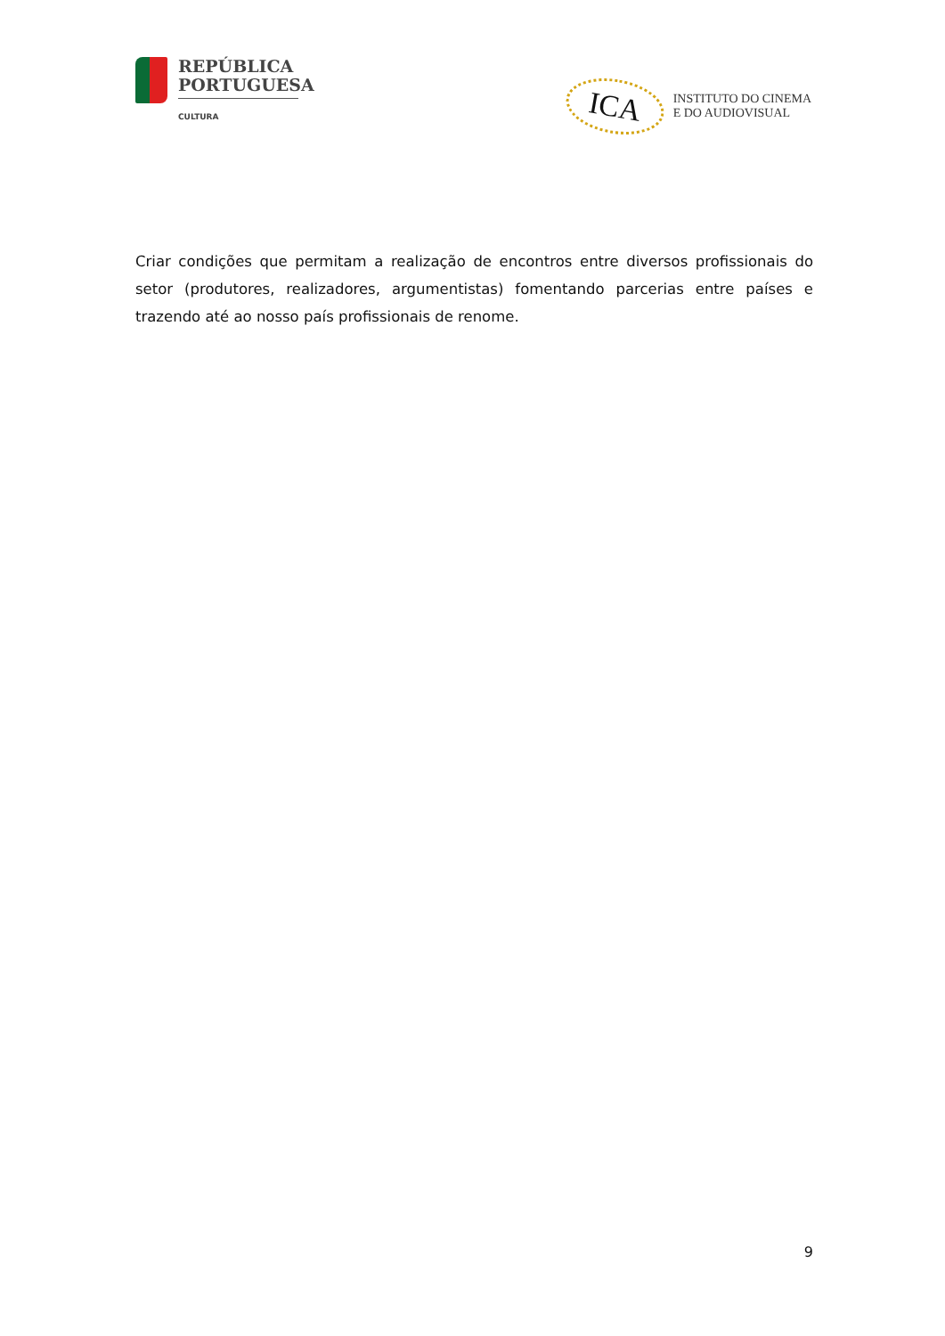REPÚBLICA
PORTUGUESA
CULTURA
ICA
INSTITUTO DO CINEMA
E DO AUDIOVISUAL
Criar condições que permitam a realização de encontros entre diversos profissionais do setor (produtores, realizadores, argumentistas) fomentando parcerias entre países e trazendo até ao nosso país profissionais de renome.
9